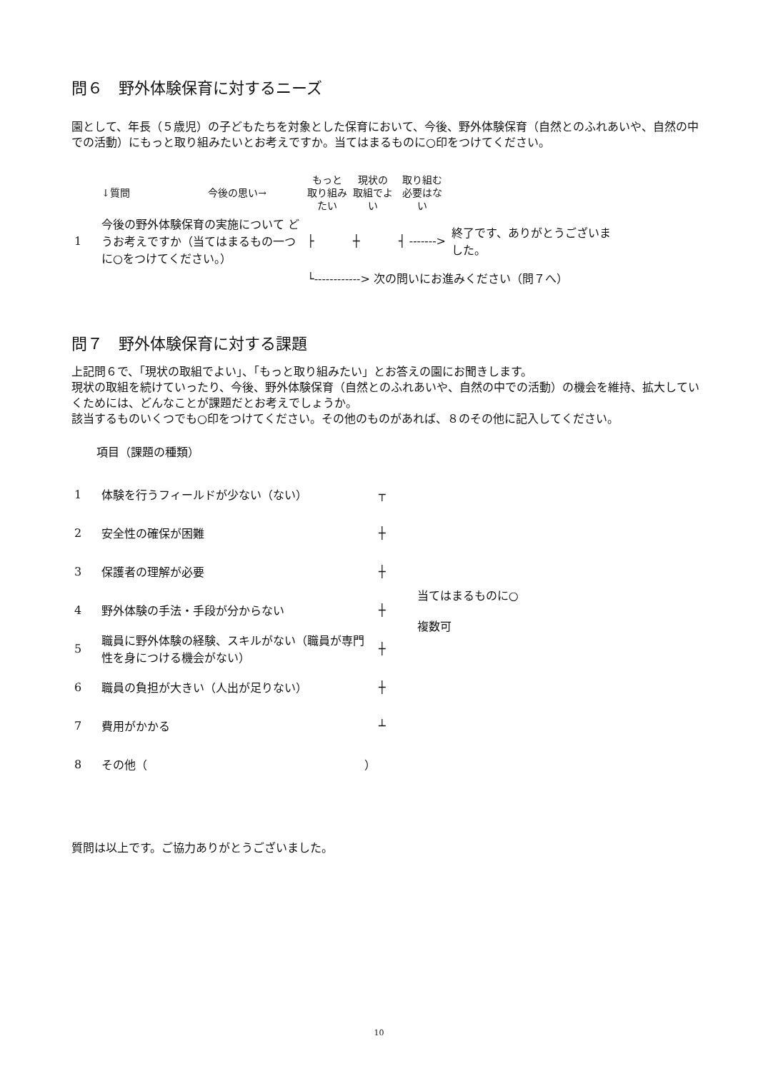問６　野外体験保育に対するニーズ
園として、年長（５歳児）の子どもたちを対象とした保育において、今後、野外体験保育（自然とのふれあいや、自然の中での活動）にもっと取り組みたいとお考えですか。当てはまるものに○印をつけてください。
| | ↓質問 | 今後の思い→ | もっと 取り組み たい | 現状の 取組でよ い | 取り組む 必要はな い | |
| 1 | 今後の野外体験保育の実施について どうお考えですか（当てはまるもの一つに○をつけてください。） | | ├ | ┼ | ┤ -------> | 終了です、ありがとうございました。 |
| | | | └------------> 次の問いにお進みください（問７へ） | | | |
問７　野外体験保育に対する課題
上記問６で、「現状の取組でよい」、「もっと取り組みたい」とお答えの園にお聞きします。
現状の取組を続けていったり、今後、野外体験保育（自然とのふれあいや、自然の中での活動）の機会を維持、拡大していくためには、どんなことが課題だとお考えでしょうか。
該当するものいくつでも○印をつけてください。その他のものがあれば、８のその他に記入してください。
項目（課題の種類）
| 1 | 体験を行うフィールドが少ない（ない） | ┬ | 当てはまるものに○ 複数可 |
| 2 | 安全性の確保が困難 | ┼ | |
| 3 | 保護者の理解が必要 | ┼ | |
| 4 | 野外体験の手法・手段が分からない | ┼ | |
| 5 | 職員に野外体験の経験、スキルがない（職員が専門性を身につける機会がない） | ┼ | |
| 6 | 職員の負担が大きい（人出が足りない） | ┼ | |
| 7 | 費用がかかる | ┴ | |
| 8 | その他（ ） | | |
質問は以上です。ご協力ありがとうございました。
10